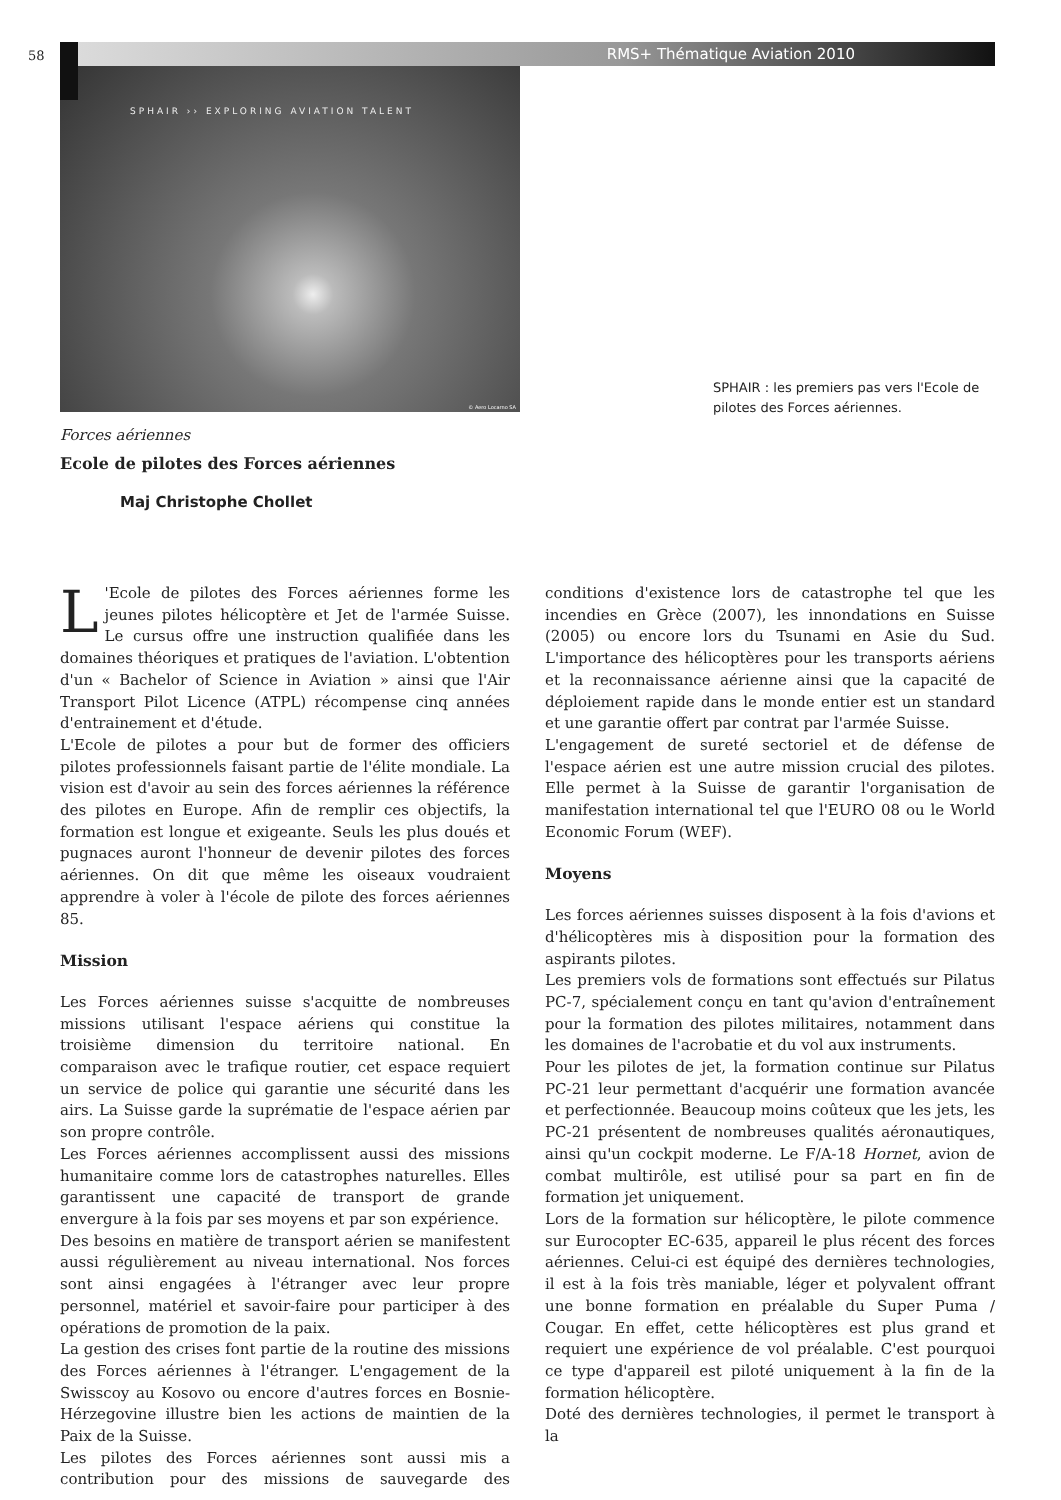58 RMS+ Thématique Aviation 2010
SPHAIR ›› EXPLORING AVIATION TALENT
© Aero Locarno SA
SPHAIR : les premiers pas vers l'Ecole de pilotes des Forces aériennes.
Forces aériennes
Ecole de pilotes des Forces aériennes
Maj Christophe Chollet
L 'Ecole de pilotes des Forces aériennes forme les jeunes pilotes hélicoptère et Jet de l'armée Suisse. Le cursus offre une instruction qualifiée dans les domaines théoriques et pratiques de l'aviation. L'obtention d'un « Bachelor of Science in Aviation » ainsi que l'Air Transport Pilot Licence (ATPL) récompense cinq années d'entrainement et d'étude.
L'Ecole de pilotes a pour but de former des officiers pilotes professionnels faisant partie de l'élite mondiale. La vision est d'avoir au sein des forces aériennes la référence des pilotes en Europe. Afin de remplir ces objectifs, la formation est longue et exigeante. Seuls les plus doués et pugnaces auront l'honneur de devenir pilotes des forces aériennes. On dit que même les oiseaux voudraient apprendre à voler à l'école de pilote des forces aériennes 85.
Mission
Les Forces aériennes suisse s'acquitte de nombreuses missions utilisant l'espace aériens qui constitue la troisième dimension du territoire national. En comparaison avec le trafique routier, cet espace requiert un service de police qui garantie une sécurité dans les airs. La Suisse garde la suprématie de l'espace aérien par son propre contrôle.
Les Forces aériennes accomplissent aussi des missions humanitaire comme lors de catastrophes naturelles. Elles garantissent une capacité de transport de grande envergure à la fois par ses moyens et par son expérience.
Des besoins en matière de transport aérien se manifestent aussi régulièrement au niveau international. Nos forces sont ainsi engagées à l'étranger avec leur propre personnel, matériel et savoir-faire pour participer à des opérations de promotion de la paix.
La gestion des crises font partie de la routine des missions des Forces aériennes à l'étranger. L'engagement de la Swisscoy au Kosovo ou encore d'autres forces en Bosnie-Hérzegovine illustre bien les actions de maintien de la Paix de la Suisse.
Les pilotes des Forces aériennes sont aussi mis a contribution pour des missions de sauvegarde des conditions d'existence lors de catastrophe tel que les incendies en Grèce (2007), les innondations en Suisse (2005) ou encore lors du Tsunami en Asie du Sud. L'importance des hélicoptères pour les transports aériens et la reconnaissance aérienne ainsi que la capacité de déploiement rapide dans le monde entier est un standard et une garantie offert par contrat par l'armée Suisse.
L'engagement de sureté sectoriel et de défense de l'espace aérien est une autre mission crucial des pilotes. Elle permet à la Suisse de garantir l'organisation de manifestation international tel que l'EURO 08 ou le World Economic Forum (WEF).
Moyens
Les forces aériennes suisses disposent à la fois d'avions et d'hélicoptères mis à disposition pour la formation des aspirants pilotes.
Les premiers vols de formations sont effectués sur Pilatus PC-7, spécialement conçu en tant qu'avion d'entraînement pour la formation des pilotes militaires, notamment dans les domaines de l'acrobatie et du vol aux instruments.
Pour les pilotes de jet, la formation continue sur Pilatus PC-21 leur permettant d'acquérir une formation avancée et perfectionnée. Beaucoup moins coûteux que les jets, les PC-21 présentent de nombreuses qualités aéronautiques, ainsi qu'un cockpit moderne. Le F/A-18 Hornet, avion de combat multirôle, est utilisé pour sa part en fin de formation jet uniquement.
Lors de la formation sur hélicoptère, le pilote commence sur Eurocopter EC-635, appareil le plus récent des forces aériennes. Celui-ci est équipé des dernières technologies, il est à la fois très maniable, léger et polyvalent offrant une bonne formation en préalable du Super Puma / Cougar. En effet, cette hélicoptères est plus grand et requiert une expérience de vol préalable. C'est pourquoi ce type d'appareil est piloté uniquement à la fin de la formation hélicoptère.
Doté des dernières technologies, il permet le transport à la